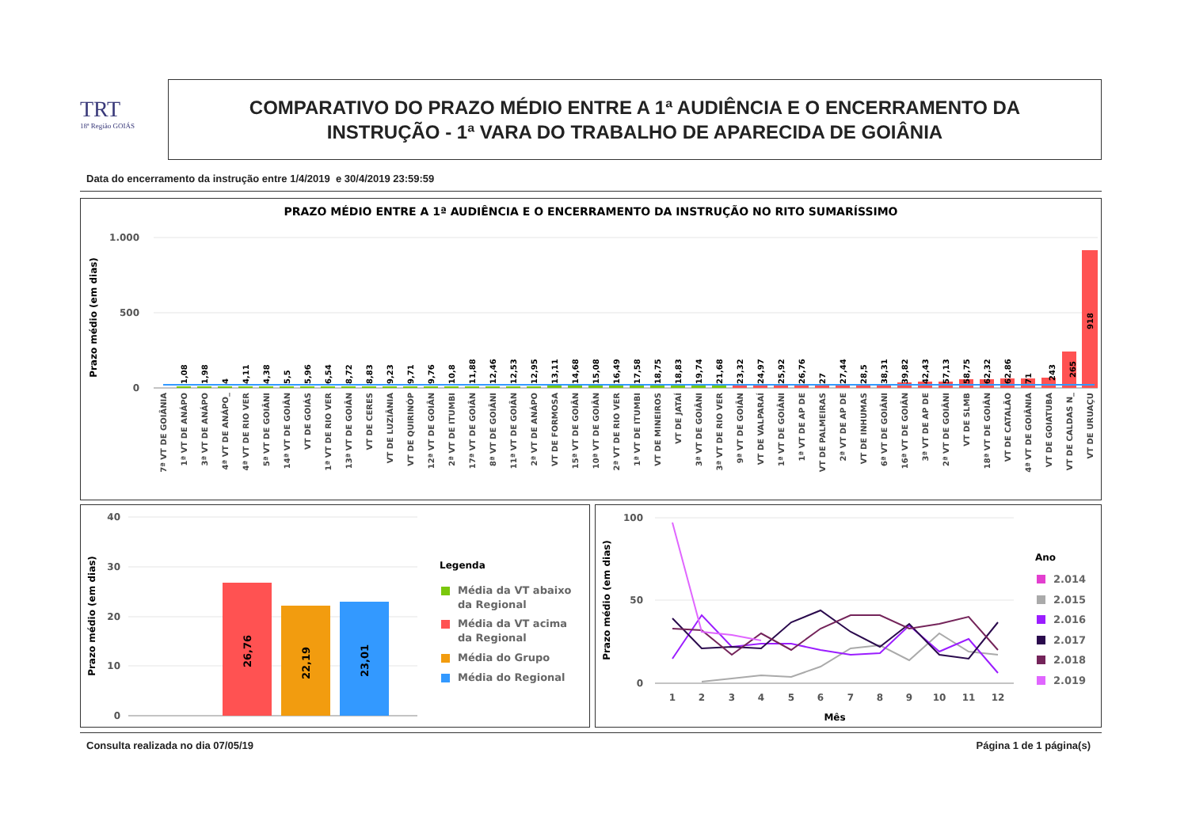TRT
18ª Região GOIÁS
COMPARATIVO DO PRAZO MÉDIO ENTRE A 1ª AUDIÊNCIA E O ENCERRAMENTO DA
INSTRUÇÃO - 1ª VARA DO TRABALHO DE APARECIDA DE GOIÂNIA
Data do encerramento da instrução entre 1/4/2019 e 30/4/2019 23:59:59
PRAZO MÉDIO ENTRE A 1ª AUDIÊNCIA E O ENCERRAMENTO DA INSTRUÇÃO NO RITO SUMARÍSSIMO
1.000
500
0
Prazo médio (em dias)
1,08
1,98
4
4,11
4,38
5,5
5,96
6,54
8,72
8,83
9,23
9,71
9,76
10,8
11,88
12,46
12,53
12,95
13,11
14,68
15,08
16,49
17,58
18,75
18,83
19,74
21,68
23,32
24,97
25,92
26,76
27
27,44
28,5
38,31
39,82
42,43
57,13
58,75
62,32
62,86
71
243
265
918
7ª VT DE GOIÂNIA
1ª VT DE ANÁPO
3ª VT DE ANÁPO
4ª VT DE ANÁPO_
4ª VT DE RIO VER
5ª VT DE GOIÂNI
14ª VT DE GOIÂN
VT DE GOIÁS
1ª VT DE RIO VER
13ª VT DE GOIÂN
VT DE CERES
VT DE LUZIÂNIA
VT DE QUIRINÓP
12ª VT DE GOIÂN
2ª VT DE ITUMBI
17ª VT DE GOIÂN
8ª VT DE GOIÂNI
11ª VT DE GOIÂN
2ª VT DE ANÁPO
VT DE FORMOSA
15ª VT DE GOIÂN
10ª VT DE GOIÂN
2ª VT DE RIO VER
1ª VT DE ITUMBI
VT DE MINEIROS
VT DE JATAÍ
3ª VT DE GOIÂNI
3ª VT DE RIO VER
9ª VT DE GOIÂN
VT DE VALPARAÍ
1ª VT DE GOIÂNI
1ª VT DE AP DE
VT DE PALMEIRAS
2ª VT DE AP DE
VT DE INHUMAS
6ª VT DE GOIÂNI
16ª VT DE GOIÂN
3ª VT DE AP DE
2ª VT DE GOIÂNI
VT DE SLMB
18ª VT DE GOIÂN
VT DE CATALÃO
4ª VT DE GOIÂNIA
VT DE GOIATUBA
VT DE CALDAS N_
VT DE URUAÇU
40
30
20
10
0
Prazo médio (em dias)
26,76
22,19
23,01
Legenda
Média da VT abaixo
da Regional
Média da VT acima
da Regional
Média do Grupo
Média do Regional
100
50
0
Prazo médio (em dias)
1
2
3
4
5
6
7
8
9
10
11
12
Mês
Ano
2.014
2.015
2.016
2.017
2.018
2.019
Consulta realizada no dia 07/05/19 Página 1 de 1 página(s)